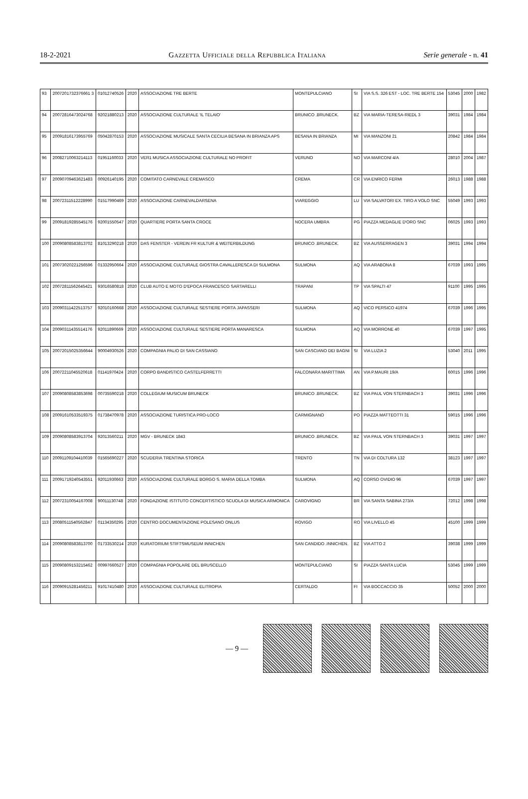18-2-2021 Gazzetta Ufficiale della Repubblica Italiana Serie generale - n. 41
| 93 | 2007201732376661 3 | 01012740526 | 2020 | ASSOCIAZIONE TRE BERTE | MONTEPULCIANO | SI | VIA S.S. 326 EST - LOC. TRE BERTE 154 | 53045 | 2000 | 1982 |
| 94 | 20072816473024768 | 92021880213 | 2020 | ASSOCIAZIONE CULTURALE 'IL TELAIO' | BRUNICO .BRUNECK. | BZ | VIA MARIA-TERESA-RIEDL 3 | 39031 | 1984 | 1984 |
| 95 | 20091816173955769 | 05042870153 | 2020 | ASSOCIAZIONE MUSICALE SANTA CECILIA BESANA IN BRIANZA APS | BESANA IN BRIANZA | MI | VIA MANZONI 21 | 20842 | 1984 | 1984 |
| 96 | 20082710063214113 | 01951160033 | 2020 | VER1 MUSICA ASSOCIAZIONE CULTURALE NO PROFIT | VERUNO | NO | VIA MARCONI 4/A | 28010 | 2004 | 1987 |
| 97 | 20090709463621483 | 00926140195 | 2020 | COMITATO CARNEVALE CREMASCO | CREMA | CR | VIA ENRICO FERMI | 26013 | 1988 | 1988 |
| 98 | 20072311512228990 | 01517990469 | 2020 | ASSOCIAZIONE CARNEVALDARSENA | VIAREGGIO | LU | VIA SALVATORI EX. TIRO A VOLO SNC | 55049 | 1993 | 1993 |
| 99 | 20091819285545176 | 92001550547 | 2020 | QUARTIERE PORTA SANTA CROCE | NOCERA UMBRA | PG | PIAZZA MEDAGLIE D'ORO SNC | 06025 | 1993 | 1993 |
| 100 | 20090808583813702 | 81013290218 | 2020 | DAS FENSTER - VEREIN FR KULTUR & WEITERBILDUNG | BRUNICO .BRUNECK. | BZ | VIA AUSSERRAGEN 3 | 39031 | 1994 | 1994 |
| 101 | 20073020221256596 | 01332950664 | 2020 | ASSOCIAZIONE CULTURALE GIOSTRA CAVALLERESCA DI SULMONA | SULMONA | AQ | VIA ARABONA 8 | 67039 | 1993 | 1995 |
| 102 | 20072811562645421 | 93016580818 | 2020 | CLUB AUTO E MOTO D'EPOCA FRANCESCO SARTARELLI | TRAPANI | TP | VIA SPALTI 47 | 91100 | 1995 | 1995 |
| 103 | 20090311422513757 | 92010160668 | 2020 | ASSOCIAZIONE CULTURALE SESTIERE PORTA JAPASSERI | SULMONA | AQ | VICO PERSICO 41974 | 67039 | 1996 | 1995 |
| 104 | 20090311435514176 | 92011890669 | 2020 | ASSOCIAZIONE CULTURALE SESTIERE PORTA MANARESCA | SULMONA | AQ | VIA MORRONE 40 | 67039 | 1997 | 1995 |
| 105 | 20072015025356644 | 90004930526 | 2020 | COMPAGNIA PALIO DI SAN CASSIANO | SAN CASCIANO DEI BAGNI | SI | VIA LUZIA 2 | 53040 | 2011 | 1995 |
| 106 | 20072211045520618 | 01141970424 | 2020 | CORPO BANDISTICO CASTELFERRETTI | FALCONARA MARITTIMA | AN | VIA P.MAURI 19/A | 60015 | 1996 | 1996 |
| 107 | 20090808583853698 | 00735590218 | 2020 | COLLEGIUM MUSICUM BRUNECK | BRUNICO .BRUNECK. | BZ | VIA PAUL VON STERNBACH 3 | 39031 | 1996 | 1996 |
| 108 | 20091610533519375 | 01738470978 | 2020 | ASSOCIAZIONE TURISTICA PRO-LOCO | CARMIGNANO | PO | PIAZZA MATTEOTTI 31 | 59015 | 1996 | 1996 |
| 109 | 20090808583913704 | 92013560211 | 2020 | MGV - BRUNECK 1843 | BRUNICO .BRUNECK. | BZ | VIA PAUL VON STERNBACH 3 | 39031 | 1997 | 1997 |
| 110 | 20091109104410039 | 01565690227 | 2020 | SCUDERIA TRENTINA STORICA | TRENTO | TN | VIA DI COLTURA 132 | 38123 | 1997 | 1997 |
| 111 | 20091719240543551 | 92011930663 | 2020 | ASSOCIAZIONE CULTURALE BORGO S. MARIA DELLA TOMBA | SULMONA | AQ | CORSO OVIDIO 96 | 67039 | 1997 | 1997 |
| 112 | 20072310054167008 | 90011130748 | 2020 | FONDAZIONE ISTITUTO CONCERTISTICO SCUOLA DI MUSICA ARMONICA | CAROVIGNO | BR | VIA SANTA SABINA 273/A | 72012 | 1998 | 1998 |
| 113 | 20080511540562847 | 01134350295 | 2020 | CENTRO DOCUMENTAZIONE POLESANO ONLUS | ROVIGO | RO | VIA LIVELLO 45 | 45100 | 1999 | 1999 |
| 114 | 20090808583813700 | 01733530214 | 2020 | KURATORIUM STIFTSMUSEUM INNICHEN | SAN CANDIDO .INNICHEN. | BZ | VIA ATTO 2 | 39038 | 1999 | 1999 |
| 115 | 20090809153215462 | 00997660527 | 2020 | COMPAGNIA POPOLARE DEL BRUSCELLO | MONTEPULCIANO | SI | PIAZZA SANTA LUCIA | 53045 | 1999 | 1999 |
| 116 | 20090915281456211 | 91017410480 | 2020 | ASSOCIAZIONE CULTURALE ELITROPIA | CERTALDO | FI | VIA BOCCACCIO 35 | 50052 | 2000 | 2000 |
— 9 —